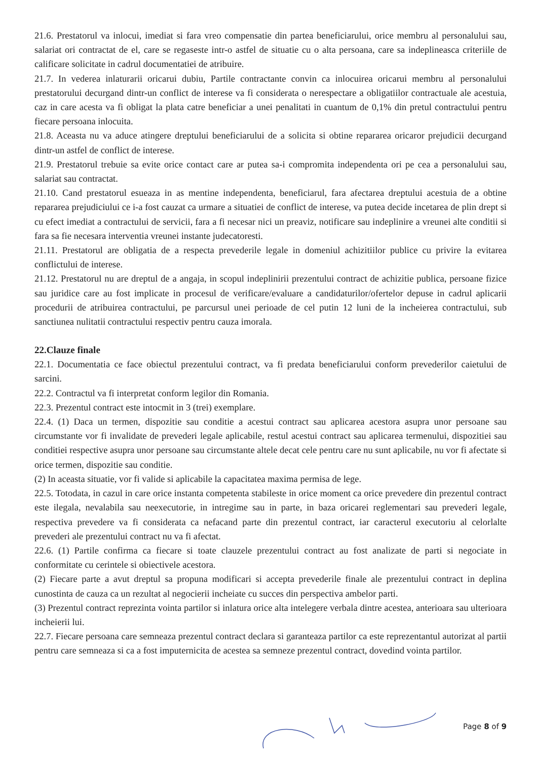21.6. Prestatorul va inlocui, imediat si fara vreo compensatie din partea beneficiarului, orice membru al personalului sau, salariat ori contractat de el, care se regaseste intr-o astfel de situatie cu o alta persoana, care sa indeplineasca criteriile de calificare solicitate in cadrul documentatiei de atribuire.
21.7. In vederea inlaturarii oricarui dubiu, Partile contractante convin ca inlocuirea oricarui membru al personalului prestatorului decurgand dintr-un conflict de interese va fi considerata o nerespectare a obligatiilor contractuale ale acestuia, caz in care acesta va fi obligat la plata catre beneficiar a unei penalitati in cuantum de 0,1% din pretul contractului pentru fiecare persoana inlocuita.
21.8. Aceasta nu va aduce atingere dreptului beneficiarului de a solicita si obtine repararea oricaror prejudicii decurgand dintr-un astfel de conflict de interese.
21.9. Prestatorul trebuie sa evite orice contact care ar putea sa-i compromita independenta ori pe cea a personalului sau, salariat sau contractat.
21.10. Cand prestatorul esueaza in as mentine independenta, beneficiarul, fara afectarea dreptului acestuia de a obtine repararea prejudiciului ce i-a fost cauzat ca urmare a situatiei de conflict de interese, va putea decide incetarea de plin drept si cu efect imediat a contractului de servicii, fara a fi necesar nici un preaviz, notificare sau indeplinire a vreunei alte conditii si fara sa fie necesara interventia vreunei instante judecatoresti.
21.11. Prestatorul are obligatia de a respecta prevederile legale in domeniul achizitiilor publice cu privire la evitarea conflictului de interese.
21.12. Prestatorul nu are dreptul de a angaja, in scopul indeplinirii prezentului contract de achizitie publica, persoane fizice sau juridice care au fost implicate in procesul de verificare/evaluare a candidaturilor/ofertelor depuse in cadrul aplicarii procedurii de atribuirea contractului, pe parcursul unei perioade de cel putin 12 luni de la incheierea contractului, sub sanctiunea nulitatii contractului respectiv pentru cauza imorala.
22.Clauze finale
22.1. Documentatia ce face obiectul prezentului contract, va fi predata beneficiarului conform prevederilor caietului de sarcini.
22.2. Contractul va fi interpretat conform legilor din Romania.
22.3. Prezentul contract este intocmit in 3 (trei) exemplare.
22.4. (1) Daca un termen, dispozitie sau conditie a acestui contract sau aplicarea acestora asupra unor persoane sau circumstante vor fi invalidate de prevederi legale aplicabile, restul acestui contract sau aplicarea termenului, dispozitiei sau conditiei respective asupra unor persoane sau circumstante altele decat cele pentru care nu sunt aplicabile, nu vor fi afectate si orice termen, dispozitie sau conditie.
(2) In aceasta situatie, vor fi valide si aplicabile la capacitatea maxima permisa de lege.
22.5. Totodata, in cazul in care orice instanta competenta stabileste in orice moment ca orice prevedere din prezentul contract este ilegala, nevalabila sau neexecutorie, in intregime sau in parte, in baza oricarei reglementari sau prevederi legale, respectiva prevedere va fi considerata ca nefacand parte din prezentul contract, iar caracterul executoriu al celorlalte prevederi ale prezentului contract nu va fi afectat.
22.6. (1) Partile confirma ca fiecare si toate clauzele prezentului contract au fost analizate de parti si negociate in conformitate cu cerintele si obiectivele acestora.
(2) Fiecare parte a avut dreptul sa propuna modificari si accepta prevederile finale ale prezentului contract in deplina cunostinta de cauza ca un rezultat al negocierii incheiate cu succes din perspectiva ambelor parti.
(3) Prezentul contract reprezinta vointa partilor si inlatura orice alta intelegere verbala dintre acestea, anterioara sau ulterioara incheierii lui.
22.7. Fiecare persoana care semneaza prezentul contract declara si garanteaza partilor ca este reprezentantul autorizat al partii pentru care semneaza si ca a fost imputernicita de acestea sa semneze prezentul contract, dovedind vointa partilor.
Page 8 of 9